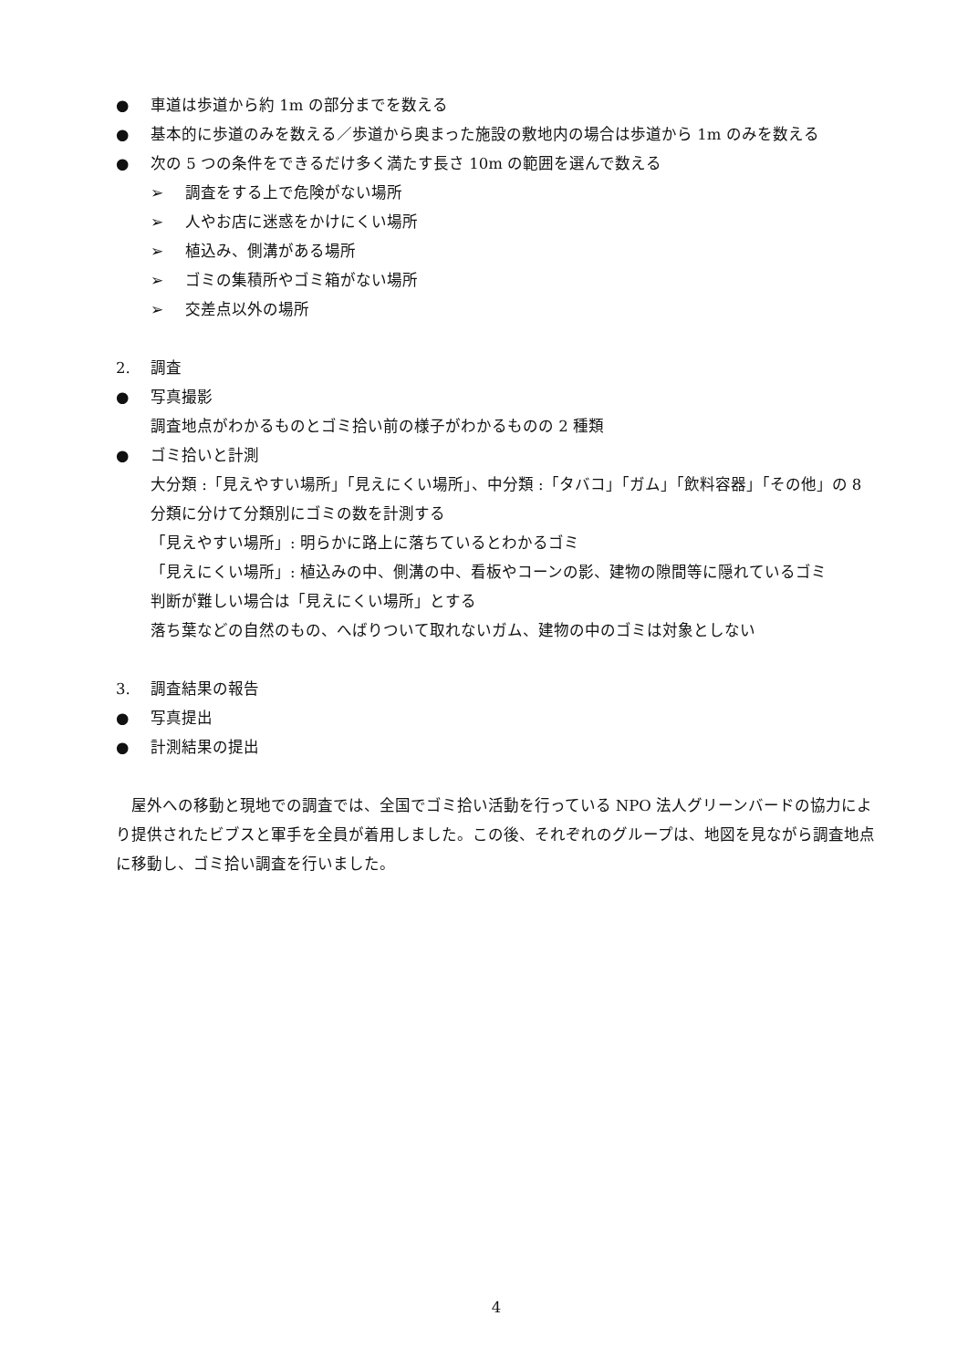● 車道は歩道から約 1m の部分までを数える
● 基本的に歩道のみを数える／歩道から奥まった施設の敷地内の場合は歩道から 1m のみを数える
● 次の 5 つの条件をできるだけ多く満たす長さ 10m の範囲を選んで数える
➢ 調査をする上で危険がない場所
➢ 人やお店に迷惑をかけにくい場所
➢ 植込み、側溝がある場所
➢ ゴミの集積所やゴミ箱がない場所
➢ 交差点以外の場所
2. 調査
● 写真撮影
調査地点がわかるものとゴミ拾い前の様子がわかるものの 2 種類
● ゴミ拾いと計測
大分類 :「見えやすい場所」「見えにくい場所」、中分類 :「タバコ」「ガム」「飲料容器」「その他」の 8 分類に分けて分類別にゴミの数を計測する
「見えやすい場所」: 明らかに路上に落ちているとわかるゴミ
「見えにくい場所」: 植込みの中、側溝の中、看板やコーンの影、建物の隙間等に隠れているゴミ
判断が難しい場合は「見えにくい場所」とする
落ち葉などの自然のもの、へばりついて取れないガム、建物の中のゴミは対象としない
3. 調査結果の報告
● 写真提出
● 計測結果の提出
屋外への移動と現地での調査では、全国でゴミ拾い活動を行っている NPO 法人グリーンバードの協力により提供されたビブスと軍手を全員が着用しました。この後、それぞれのグループは、地図を見ながら調査地点に移動し、ゴミ拾い調査を行いました。
4